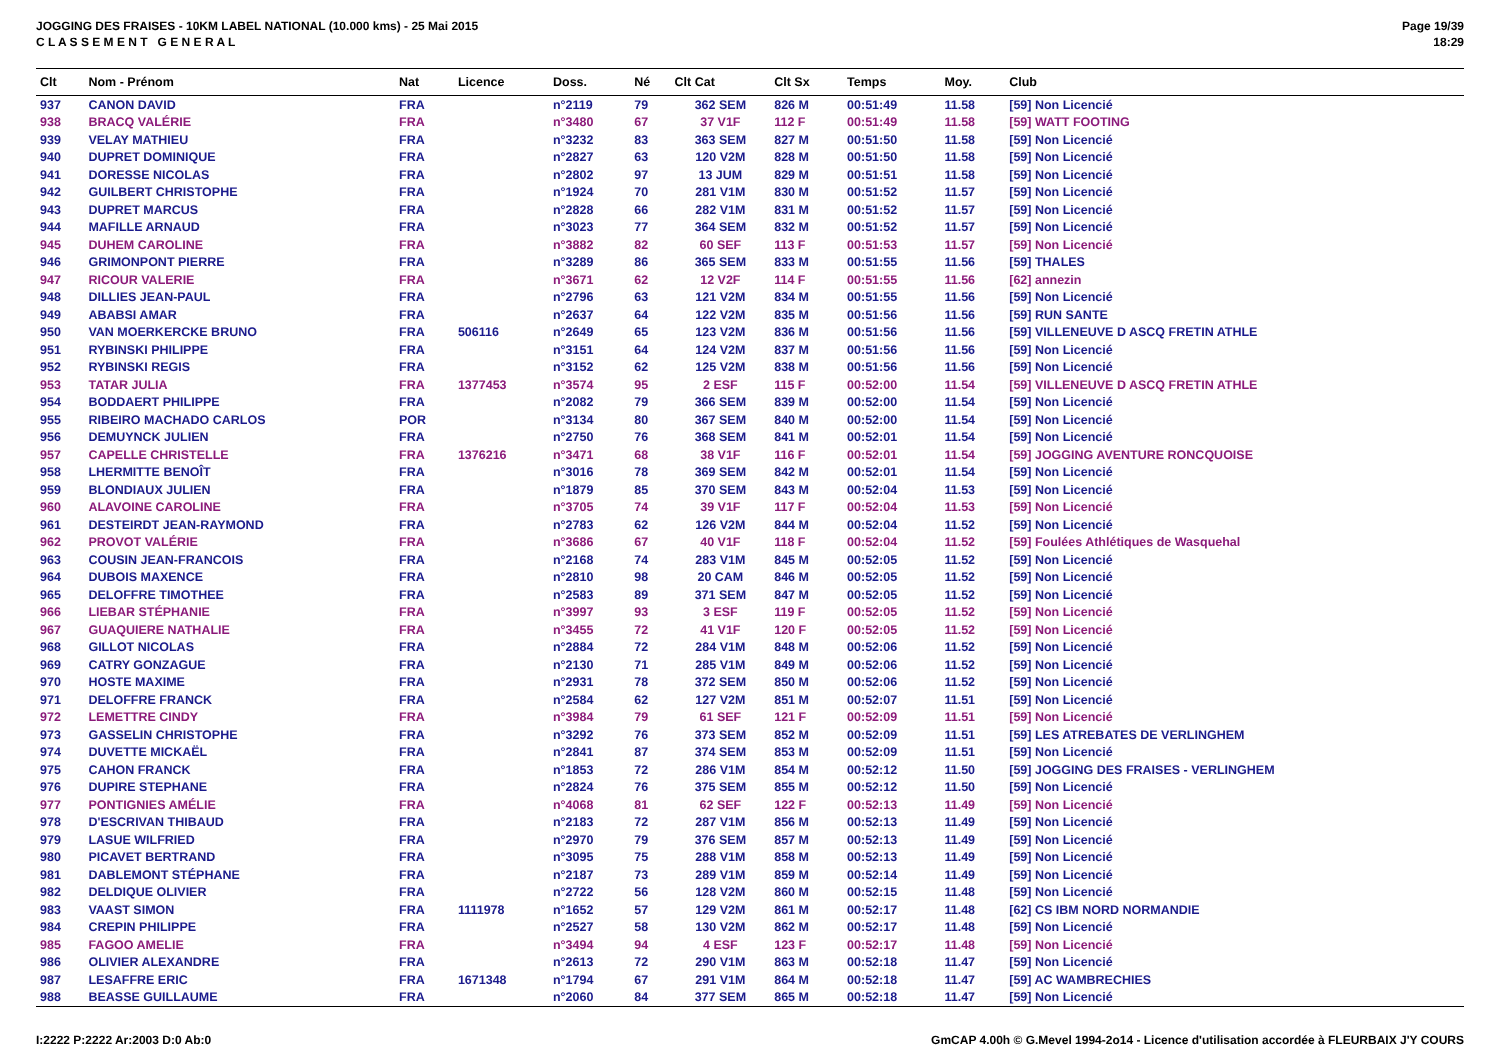JOGGING DES FRAISES - 10KM LABEL NATIONAL (10.000 kms) - 25 Mai 2015
C L A S S E M E N T G E N E R A L
Page 19/39
18:29
| Clt | Nom - Prénom | Nat | Licence | Doss. | Né | Clt Cat | Clt Sx | Temps | Moy. | Club |
| --- | --- | --- | --- | --- | --- | --- | --- | --- | --- | --- |
| 937 | CANON DAVID | FRA | | n°2119 | 79 | 362 SEM | 826 M | 00:51:49 | 11.58 | [59] Non Licencié |
| 938 | BRACQ VALÉRIE | FRA | | n°3480 | 67 | 37 V1F | 112 F | 00:51:49 | 11.58 | [59] WATT FOOTING |
| 939 | VELAY MATHIEU | FRA | | n°3232 | 83 | 363 SEM | 827 M | 00:51:50 | 11.58 | [59] Non Licencié |
| 940 | DUPRET DOMINIQUE | FRA | | n°2827 | 63 | 120 V2M | 828 M | 00:51:50 | 11.58 | [59] Non Licencié |
| 941 | DORESSE NICOLAS | FRA | | n°2802 | 97 | 13 JUM | 829 M | 00:51:51 | 11.58 | [59] Non Licencié |
| 942 | GUILBERT CHRISTOPHE | FRA | | n°1924 | 70 | 281 V1M | 830 M | 00:51:52 | 11.57 | [59] Non Licencié |
| 943 | DUPRET MARCUS | FRA | | n°2828 | 66 | 282 V1M | 831 M | 00:51:52 | 11.57 | [59] Non Licencié |
| 944 | MAFILLE ARNAUD | FRA | | n°3023 | 77 | 364 SEM | 832 M | 00:51:52 | 11.57 | [59] Non Licencié |
| 945 | DUHEM CAROLINE | FRA | | n°3882 | 82 | 60 SEF | 113 F | 00:51:53 | 11.57 | [59] Non Licencié |
| 946 | GRIMONPONT PIERRE | FRA | | n°3289 | 86 | 365 SEM | 833 M | 00:51:55 | 11.56 | [59] THALES |
| 947 | RICOUR VALERIE | FRA | | n°3671 | 62 | 12 V2F | 114 F | 00:51:55 | 11.56 | [62] annezin |
| 948 | DILLIES JEAN-PAUL | FRA | | n°2796 | 63 | 121 V2M | 834 M | 00:51:55 | 11.56 | [59] Non Licencié |
| 949 | ABABSI AMAR | FRA | | n°2637 | 64 | 122 V2M | 835 M | 00:51:56 | 11.56 | [59] RUN SANTE |
| 950 | VAN MOERKERCKE BRUNO | FRA | 506116 | n°2649 | 65 | 123 V2M | 836 M | 00:51:56 | 11.56 | [59] VILLENEUVE D ASCQ FRETIN ATHLE |
| 951 | RYBINSKI PHILIPPE | FRA | | n°3151 | 64 | 124 V2M | 837 M | 00:51:56 | 11.56 | [59] Non Licencié |
| 952 | RYBINSKI REGIS | FRA | | n°3152 | 62 | 125 V2M | 838 M | 00:51:56 | 11.56 | [59] Non Licencié |
| 953 | TATAR JULIA | FRA | 1377453 | n°3574 | 95 | 2 ESF | 115 F | 00:52:00 | 11.54 | [59] VILLENEUVE D ASCQ FRETIN ATHLE |
| 954 | BODDAERT PHILIPPE | FRA | | n°2082 | 79 | 366 SEM | 839 M | 00:52:00 | 11.54 | [59] Non Licencié |
| 955 | RIBEIRO MACHADO CARLOS | POR | | n°3134 | 80 | 367 SEM | 840 M | 00:52:00 | 11.54 | [59] Non Licencié |
| 956 | DEMUYNCK JULIEN | FRA | | n°2750 | 76 | 368 SEM | 841 M | 00:52:01 | 11.54 | [59] Non Licencié |
| 957 | CAPELLE CHRISTELLE | FRA | 1376216 | n°3471 | 68 | 38 V1F | 116 F | 00:52:01 | 11.54 | [59] JOGGING AVENTURE RONCQUOISE |
| 958 | LHERMITTE BENOÎT | FRA | | n°3016 | 78 | 369 SEM | 842 M | 00:52:01 | 11.54 | [59] Non Licencié |
| 959 | BLONDIAUX JULIEN | FRA | | n°1879 | 85 | 370 SEM | 843 M | 00:52:04 | 11.53 | [59] Non Licencié |
| 960 | ALAVOINE CAROLINE | FRA | | n°3705 | 74 | 39 V1F | 117 F | 00:52:04 | 11.53 | [59] Non Licencié |
| 961 | DESTEIRDT JEAN-RAYMOND | FRA | | n°2783 | 62 | 126 V2M | 844 M | 00:52:04 | 11.52 | [59] Non Licencié |
| 962 | PROVOT VALÉRIE | FRA | | n°3686 | 67 | 40 V1F | 118 F | 00:52:04 | 11.52 | [59] Foulées Athlétiques de Wasquehal |
| 963 | COUSIN JEAN-FRANCOIS | FRA | | n°2168 | 74 | 283 V1M | 845 M | 00:52:05 | 11.52 | [59] Non Licencié |
| 964 | DUBOIS MAXENCE | FRA | | n°2810 | 98 | 20 CAM | 846 M | 00:52:05 | 11.52 | [59] Non Licencié |
| 965 | DELOFFRE TIMOTHEE | FRA | | n°2583 | 89 | 371 SEM | 847 M | 00:52:05 | 11.52 | [59] Non Licencié |
| 966 | LIEBAR STÉPHANIE | FRA | | n°3997 | 93 | 3 ESF | 119 F | 00:52:05 | 11.52 | [59] Non Licencié |
| 967 | GUAQUIERE NATHALIE | FRA | | n°3455 | 72 | 41 V1F | 120 F | 00:52:05 | 11.52 | [59] Non Licencié |
| 968 | GILLOT NICOLAS | FRA | | n°2884 | 72 | 284 V1M | 848 M | 00:52:06 | 11.52 | [59] Non Licencié |
| 969 | CATRY GONZAGUE | FRA | | n°2130 | 71 | 285 V1M | 849 M | 00:52:06 | 11.52 | [59] Non Licencié |
| 970 | HOSTE MAXIME | FRA | | n°2931 | 78 | 372 SEM | 850 M | 00:52:06 | 11.52 | [59] Non Licencié |
| 971 | DELOFFRE FRANCK | FRA | | n°2584 | 62 | 127 V2M | 851 M | 00:52:07 | 11.51 | [59] Non Licencié |
| 972 | LEMETTRE CINDY | FRA | | n°3984 | 79 | 61 SEF | 121 F | 00:52:09 | 11.51 | [59] Non Licencié |
| 973 | GASSELIN CHRISTOPHE | FRA | | n°3292 | 76 | 373 SEM | 852 M | 00:52:09 | 11.51 | [59] LES ATREBATES DE VERLINGHEM |
| 974 | DUVETTE MICKAËL | FRA | | n°2841 | 87 | 374 SEM | 853 M | 00:52:09 | 11.51 | [59] Non Licencié |
| 975 | CAHON FRANCK | FRA | | n°1853 | 72 | 286 V1M | 854 M | 00:52:12 | 11.50 | [59] JOGGING DES FRAISES - VERLINGHEM |
| 976 | DUPIRE STEPHANE | FRA | | n°2824 | 76 | 375 SEM | 855 M | 00:52:12 | 11.50 | [59] Non Licencié |
| 977 | PONTIGNIES AMÉLIE | FRA | | n°4068 | 81 | 62 SEF | 122 F | 00:52:13 | 11.49 | [59] Non Licencié |
| 978 | D'ESCRIVAN THIBAUD | FRA | | n°2183 | 72 | 287 V1M | 856 M | 00:52:13 | 11.49 | [59] Non Licencié |
| 979 | LASUE WILFRIED | FRA | | n°2970 | 79 | 376 SEM | 857 M | 00:52:13 | 11.49 | [59] Non Licencié |
| 980 | PICAVET BERTRAND | FRA | | n°3095 | 75 | 288 V1M | 858 M | 00:52:13 | 11.49 | [59] Non Licencié |
| 981 | DABLEMONT STÉPHANE | FRA | | n°2187 | 73 | 289 V1M | 859 M | 00:52:14 | 11.49 | [59] Non Licencié |
| 982 | DELDIQUE OLIVIER | FRA | | n°2722 | 56 | 128 V2M | 860 M | 00:52:15 | 11.48 | [59] Non Licencié |
| 983 | VAAST SIMON | FRA | 1111978 | n°1652 | 57 | 129 V2M | 861 M | 00:52:17 | 11.48 | [62] CS IBM NORD NORMANDIE |
| 984 | CREPIN PHILIPPE | FRA | | n°2527 | 58 | 130 V2M | 862 M | 00:52:17 | 11.48 | [59] Non Licencié |
| 985 | FAGOO AMELIE | FRA | | n°3494 | 94 | 4 ESF | 123 F | 00:52:17 | 11.48 | [59] Non Licencié |
| 986 | OLIVIER ALEXANDRE | FRA | | n°2613 | 72 | 290 V1M | 863 M | 00:52:18 | 11.47 | [59] Non Licencié |
| 987 | LESAFFRE ERIC | FRA | 1671348 | n°1794 | 67 | 291 V1M | 864 M | 00:52:18 | 11.47 | [59] AC WAMBRECHIES |
| 988 | BEASSE GUILLAUME | FRA | | n°2060 | 84 | 377 SEM | 865 M | 00:52:18 | 11.47 | [59] Non Licencié |
I:2222 P:2222 Ar:2003 D:0 Ab:0 GmCAP 4.00h © G.Mevel 1994-2o14 - Licence d'utilisation accordée à FLEURBAIX J'Y COURS